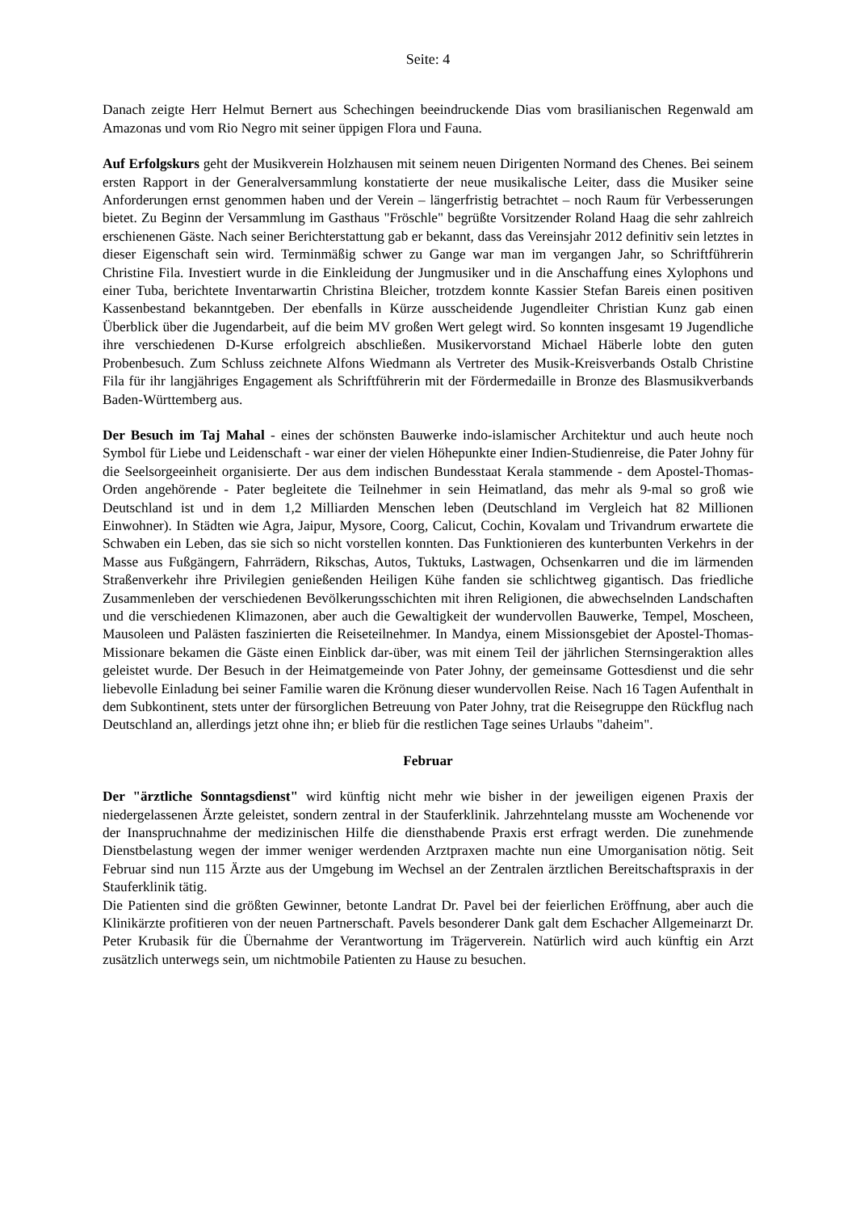Seite: 4
Danach zeigte Herr Helmut Bernert aus Schechingen beeindruckende Dias vom brasilianischen Regenwald am Amazonas und vom Rio Negro mit seiner üppigen Flora und Fauna.
Auf Erfolgskurs geht der Musikverein Holzhausen mit seinem neuen Dirigenten Normand des Chenes. Bei seinem ersten Rapport in der Generalversammlung konstatierte der neue musikalische Leiter, dass die Musiker seine Anforderungen ernst genommen haben und der Verein – längerfristig betrachtet – noch Raum für Verbesserungen bietet. Zu Beginn der Versammlung im Gasthaus "Fröschle" begrüßte Vorsitzender Roland Haag die sehr zahlreich erschienenen Gäste. Nach seiner Berichterstattung gab er bekannt, dass das Vereinsjahr 2012 definitiv sein letztes in dieser Eigenschaft sein wird. Terminmäßig schwer zu Gange war man im vergangen Jahr, so Schriftführerin Christine Fila. Investiert wurde in die Einkleidung der Jungmusiker und in die Anschaffung eines Xylophons und einer Tuba, berichtete Inventarwartin Christina Bleicher, trotzdem konnte Kassier Stefan Bareis einen positiven Kassenbestand bekanntgeben. Der ebenfalls in Kürze ausscheidende Jugendleiter Christian Kunz gab einen Überblick über die Jugendarbeit, auf die beim MV großen Wert gelegt wird. So konnten insgesamt 19 Jugendliche ihre verschiedenen D-Kurse erfolgreich abschließen. Musikervorstand Michael Häberle lobte den guten Probenbesuch. Zum Schluss zeichnete Alfons Wiedmann als Vertreter des Musik-Kreisverbands Ostalb Christine Fila für ihr langjähriges Engagement als Schriftführerin mit der Fördermedaille in Bronze des Blasmusikverbands Baden-Württemberg aus.
Der Besuch im Taj Mahal - eines der schönsten Bauwerke indo-islamischer Architektur und auch heute noch Symbol für Liebe und Leidenschaft - war einer der vielen Höhepunkte einer Indien-Studienreise, die Pater Johny für die Seelsorgeeinheit organisierte. Der aus dem indischen Bundesstaat Kerala stammende - dem Apostel-Thomas-Orden angehörende - Pater begleitete die Teilnehmer in sein Heimatland, das mehr als 9-mal so groß wie Deutschland ist und in dem 1,2 Milliarden Menschen leben (Deutschland im Vergleich hat 82 Millionen Einwohner). In Städten wie Agra, Jaipur, Mysore, Coorg, Calicut, Cochin, Kovalam und Trivandrum erwartete die Schwaben ein Leben, das sie sich so nicht vorstellen konnten. Das Funktionieren des kunterbunten Verkehrs in der Masse aus Fußgängern, Fahrrädern, Rikschas, Autos, Tuktuks, Lastwagen, Ochsenkarren und die im lärmenden Straßenverkehr ihre Privilegien genießenden Heiligen Kühe fanden sie schlichtweg gigantisch. Das friedliche Zusammenleben der verschiedenen Bevölkerungsschichten mit ihren Religionen, die abwechselnden Landschaften und die verschiedenen Klimazonen, aber auch die Gewaltigkeit der wundervollen Bauwerke, Tempel, Moscheen, Mausoleen und Palästen faszinierten die Reiseteilnehmer. In Mandya, einem Missionsgebiet der Apostel-Thomas-Missionare bekamen die Gäste einen Einblick dar-über, was mit einem Teil der jährlichen Sternsingeraktion alles geleistet wurde. Der Besuch in der Heimatgemeinde von Pater Johny, der gemeinsame Gottesdienst und die sehr liebevolle Einladung bei seiner Familie waren die Krönung dieser wundervollen Reise. Nach 16 Tagen Aufenthalt in dem Subkontinent, stets unter der fürsorglichen Betreuung von Pater Johny, trat die Reisegruppe den Rückflug nach Deutschland an, allerdings jetzt ohne ihn; er blieb für die restlichen Tage seines Urlaubs "daheim".
Februar
Der "ärztliche Sonntagsdienst" wird künftig nicht mehr wie bisher in der jeweiligen eigenen Praxis der niedergelassenen Ärzte geleistet, sondern zentral in der Stauferklinik. Jahrzehntelang musste am Wochenende vor der Inanspruchnahme der medizinischen Hilfe die diensthabende Praxis erst erfragt werden. Die zunehmende Dienstbelastung wegen der immer weniger werdenden Arztpraxen machte nun eine Umorganisation nötig. Seit Februar sind nun 115 Ärzte aus der Umgebung im Wechsel an der Zentralen ärztlichen Bereitschaftspraxis in der Stauferklinik tätig.
Die Patienten sind die größten Gewinner, betonte Landrat Dr. Pavel bei der feierlichen Eröffnung, aber auch die Klinikärzte profitieren von der neuen Partnerschaft. Pavels besonderer Dank galt dem Eschacher Allgemeinarzt Dr. Peter Krubasik für die Übernahme der Verantwortung im Trägerverein. Natürlich wird auch künftig ein Arzt zusätzlich unterwegs sein, um nichtmobile Patienten zu Hause zu besuchen.